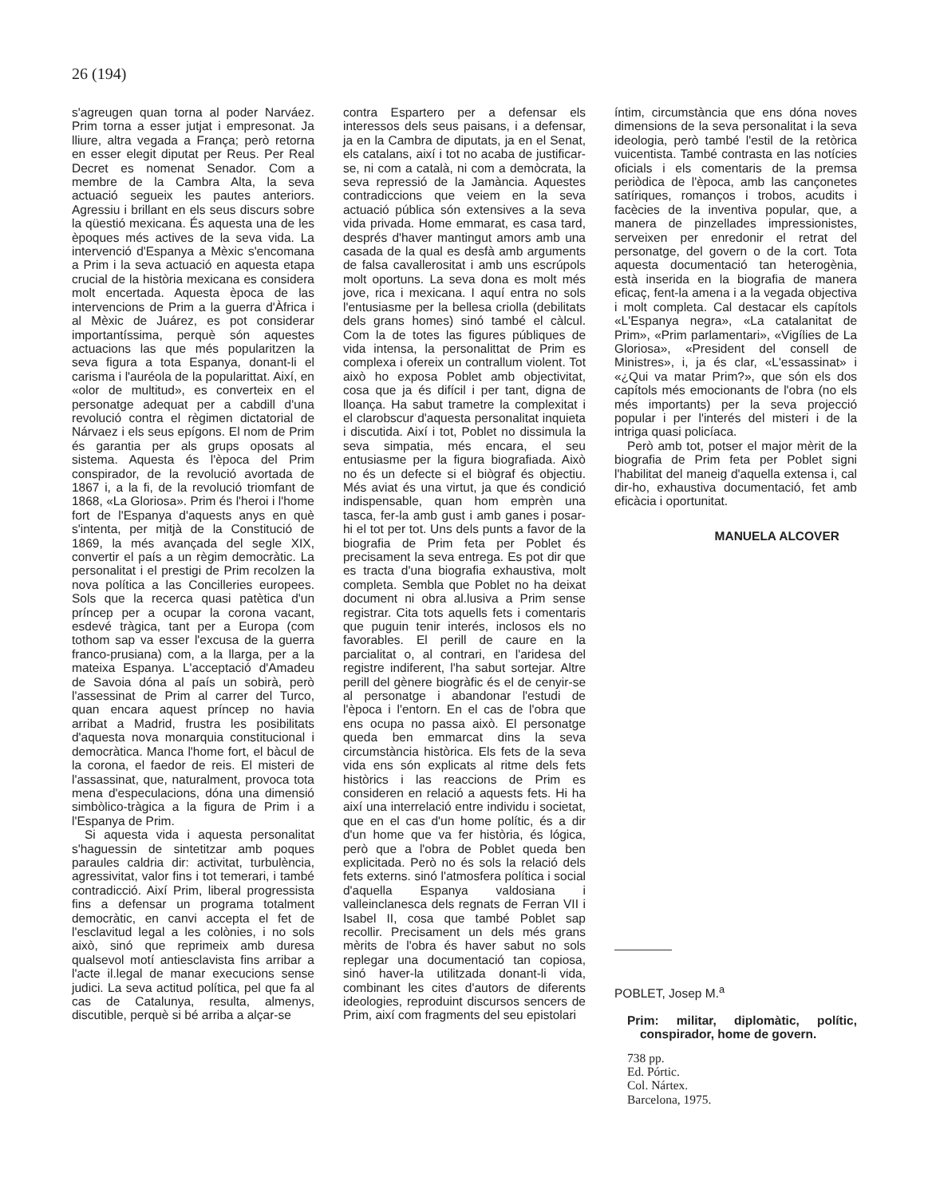26 (194)
s'agreugen quan torna al poder Narváez. Prim torna a esser jutjat i empresonat. Ja lliure, altra vegada a França; però retorna en esser elegit diputat per Reus. Per Real Decret es nomenat Senador. Com a membre de la Cambra Alta, la seva actuació segueix les pautes anteriors. Agressiu i brillant en els seus discurs sobre la qüestió mexicana. És aquesta una de les èpoques més actives de la seva vida. La intervenció d'Espanya a Mèxic s'encomana a Prim i la seva actuació en aquesta etapa crucial de la història mexicana es considera molt encertada. Aquesta època de las intervencions de Prim a la guerra d'Àfrica i al Mèxic de Juárez, es pot considerar importantíssima, perquè són aquestes actuacions las que més popularitzen la seva figura a tota Espanya, donant-li el carisma i l'auréola de la popularittat. Així, en «olor de multitud», es converteix en el personatge adequat per a cabdill d'una revolució contra el règimen dictatorial de Nárvaez i els seus epígons. El nom de Prim és garantia per als grups oposats al sistema. Aquesta és l'època del Prim conspirador, de la revolució avortada de 1867 i, a la fi, de la revolució triomfant de 1868, «La Gloriosa». Prim és l'heroi i l'home fort de l'Espanya d'aquests anys en què s'intenta, per mitjà de la Constitució de 1869, la més avançada del segle XIX, convertir el país a un règim democràtic. La personalitat i el prestigi de Prim recolzen la nova política a las Concilleries europees. Sols que la recerca quasi patètica d'un príncep per a ocupar la corona vacant, esdevé tràgica, tant per a Europa (com tothom sap va esser l'excusa de la guerra franco-prusiana) com, a la llarga, per a la mateixa Espanya. L'acceptació d'Amadeu de Savoia dóna al país un sobirà, però l'assessinat de Prim al carrer del Turco, quan encara aquest príncep no havia arribat a Madrid, frustra les posibilitats d'aquesta nova monarquia constitucional i democràtica. Manca l'home fort, el bàcul de la corona, el faedor de reis. El misteri de l'assassinat, que, naturalment, provoca tota mena d'especulacions, dóna una dimensió simbòlico-tràgica a la figura de Prim i a l'Espanya de Prim.
Si aquesta vida i aquesta personalitat s'haguessin de sintetitzar amb poques paraules caldria dir: activitat, turbulència, agressivitat, valor fins i tot temerari, i també contradicció. Així Prim, liberal progressista fins a defensar un programa totalment democràtic, en canvi accepta el fet de l'esclavitud legal a les colònies, i no sols això, sinó que reprimeix amb duresa qualsevol motí antiesclavista fins arribar a l'acte il.legal de manar execucions sense judici. La seva actitud política, pel que fa al cas de Catalunya, resulta, almenys, discutible, perquè si bé arriba a alçar-se
contra Espartero per a defensar els interessos dels seus paisans, i a defensar, ja en la Cambra de diputats, ja en el Senat, els catalans, així i tot no acaba de justificar-se, ni com a català, ni com a demòcrata, la seva repressió de la Jamància. Aquestes contradiccions que veiem en la seva actuació pública són extensives a la seva vida privada. Home emmarat, es casa tard, després d'haver mantingut amors amb una casada de la qual es desfà amb arguments de falsa cavallerositat i amb uns escrúpols molt oportuns. La seva dona es molt més jove, rica i mexicana. I aquí entra no sols l'entusiasme per la bellesa criolla (debilitats dels grans homes) sinó també el càlcul. Com la de totes las figures públiques de vida intensa, la personalittat de Prim es complexa i ofereix un contrallum violent. Tot això ho exposa Poblet amb objectivitat, cosa que ja és difícil i per tant, digna de lloança. Ha sabut trametre la complexitat i el clarobscur d'aquesta personalitat inquieta i discutida. Així i tot, Poblet no dissimula la seva simpatia, més encara, el seu entusiasme per la figura biografiada. Això no és un defecte si el biògraf és objectiu. Més aviat és una virtut, ja que és condició indispensable, quan hom emprèn una tasca, fer-la amb gust i amb ganes i posar-hi el tot per tot. Uns dels punts a favor de la biografia de Prim feta per Poblet és precisament la seva entrega. Es pot dir que es tracta d'una biografia exhaustiva, molt completa. Sembla que Poblet no ha deixat document ni obra al.lusiva a Prim sense registrar. Cita tots aquells fets i comentaris que puguin tenir interés, inclosos els no favorables. El perill de caure en la parcialitat o, al contrari, en l'aridesa del registre indiferent, l'ha sabut sortejar. Altre perill del gènere biogràfic és el de cenyir-se al personatge i abandonar l'estudi de l'època i l'entorn. En el cas de l'obra que ens ocupa no passa això. El personatge queda ben emmarcat dins la seva circumstància històrica. Els fets de la seva vida ens són explicats al ritme dels fets històrics i las reaccions de Prim es consideren en relació a aquests fets. Hi ha així una interrelació entre individu i societat, que en el cas d'un home polític, és a dir d'un home que va fer història, és lógica, però que a l'obra de Poblet queda ben explicitada. Però no és sols la relació dels fets externs. sinó l'atmosfera política i social d'aquella Espanya valdosiana i valleinclanesca dels regnats de Ferran VII i Isabel II, cosa que també Poblet sap recollir. Precisament un dels més grans mèrits de l'obra és haver sabut no sols replegar una documentació tan copiosa, sinó haver-la utilitzada donant-li vida, combinant les cites d'autors de diferents ideologies, reproduint discursos sencers de Prim, així com fragments del seu epistolari
íntim, circumstància que ens dóna noves dimensions de la seva personalitat i la seva ideologia, però també l'estil de la retòrica vuicentista. També contrasta en las notícies oficials i els comentaris de la premsa periòdica de l'època, amb las cançonetes satíriques, romanços i trobos, acudits i facècies de la inventiva popular, que, a manera de pinzellades impressionistes, serveixen per enredonir el retrat del personatge, del govern o de la cort. Tota aquesta documentació tan heterogènia, està inserida en la biografia de manera eficaç, fent-la amena i a la vegada objectiva i molt completa. Cal destacar els capítols «L'Espanya negra», «La catalanitat de Prim», «Prim parlamentari», «Vigílies de La Gloriosa», «President del consell de Ministres», i, ja és clar, «L'essassinat» i «¿Qui va matar Prim?», que són els dos capítols més emocionants de l'obra (no els més importants) per la seva projecció popular i per l'interés del misteri i de la intriga quasi policíaca.
Però amb tot, potser el major mèrit de la biografia de Prim feta per Poblet signi l'habilitat del maneig d'aquella extensa i, cal dir-ho, exhaustiva documentació, fet amb eficàcia i oportunitat.
MANUELA ALCOVER
POBLET, Josep M.<sup>a</sup>
Prim: militar, diplomàtic, polític, conspirador, home de govern.
738 pp.
Ed. Pórtic.
Col. Nártex.
Barcelona, 1975.